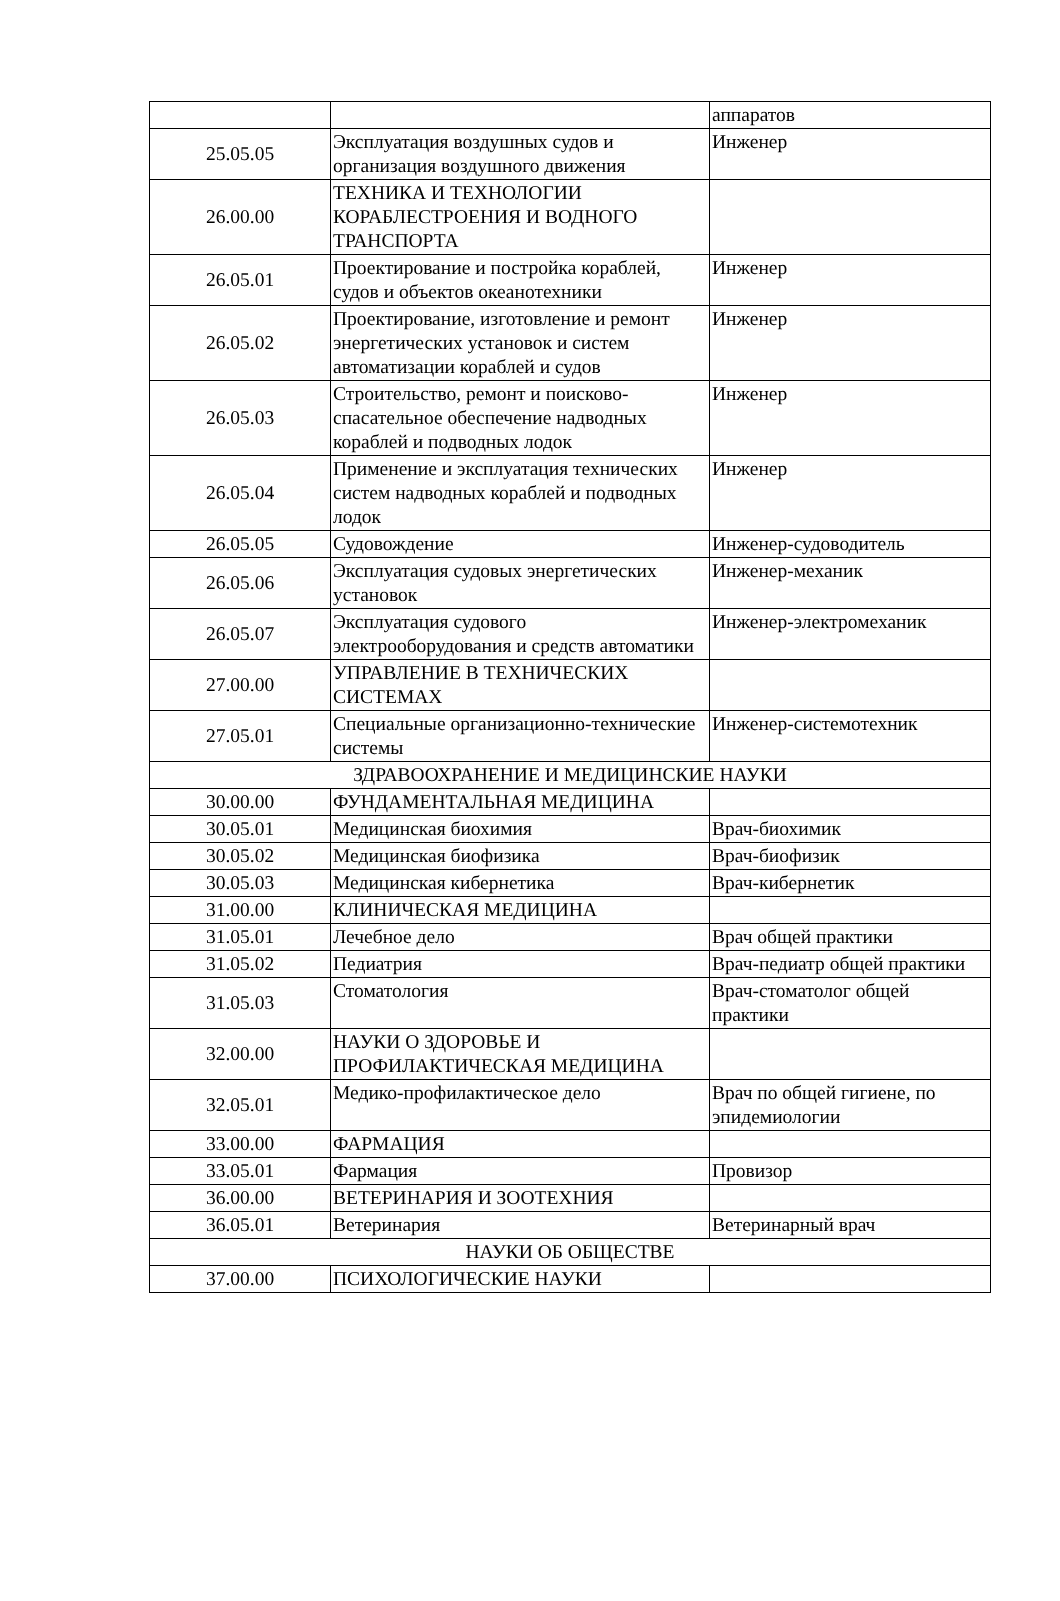| | | аппаратов |
| 25.05.05 | Эксплуатация воздушных судов и организация воздушного движения | Инженер |
| 26.00.00 | ТЕХНИКА И ТЕХНОЛОГИИ КОРАБЛЕСТРОЕНИЯ И ВОДНОГО ТРАНСПОРТА | |
| 26.05.01 | Проектирование и постройка кораблей, судов и объектов океанотехники | Инженер |
| 26.05.02 | Проектирование, изготовление и ремонт энергетических установок и систем автоматизации кораблей и судов | Инженер |
| 26.05.03 | Строительство, ремонт и поисково-спасательное обеспечение надводных кораблей и подводных лодок | Инженер |
| 26.05.04 | Применение и эксплуатация технических систем надводных кораблей и подводных лодок | Инженер |
| 26.05.05 | Судовождение | Инженер-судоводитель |
| 26.05.06 | Эксплуатация судовых энергетических установок | Инженер-механик |
| 26.05.07 | Эксплуатация судового электрооборудования и средств автоматики | Инженер-электромеханик |
| 27.00.00 | УПРАВЛЕНИЕ В ТЕХНИЧЕСКИХ СИСТЕМАХ | |
| 27.05.01 | Специальные организационно-технические системы | Инженер-системотехник |
| ЗДРАВООХРАНЕНИЕ И МЕДИЦИНСКИЕ НАУКИ | | |
| 30.00.00 | ФУНДАМЕНТАЛЬНАЯ МЕДИЦИНА | |
| 30.05.01 | Медицинская биохимия | Врач-биохимик |
| 30.05.02 | Медицинская биофизика | Врач-биофизик |
| 30.05.03 | Медицинская кибернетика | Врач-кибернетик |
| 31.00.00 | КЛИНИЧЕСКАЯ МЕДИЦИНА | |
| 31.05.01 | Лечебное дело | Врач общей практики |
| 31.05.02 | Педиатрия | Врач-педиатр общей практики |
| 31.05.03 | Стоматология | Врач-стоматолог общей практики |
| 32.00.00 | НАУКИ О ЗДОРОВЬЕ И ПРОФИЛАКТИЧЕСКАЯ МЕДИЦИНА | |
| 32.05.01 | Медико-профилактическое дело | Врач по общей гигиене, по эпидемиологии |
| 33.00.00 | ФАРМАЦИЯ | |
| 33.05.01 | Фармация | Провизор |
| 36.00.00 | ВЕТЕРИНАРИЯ И ЗООТЕХНИЯ | |
| 36.05.01 | Ветеринария | Ветеринарный врач |
| НАУКИ ОБ ОБЩЕСТВЕ | | |
| 37.00.00 | ПСИХОЛОГИЧЕСКИЕ НАУКИ | |